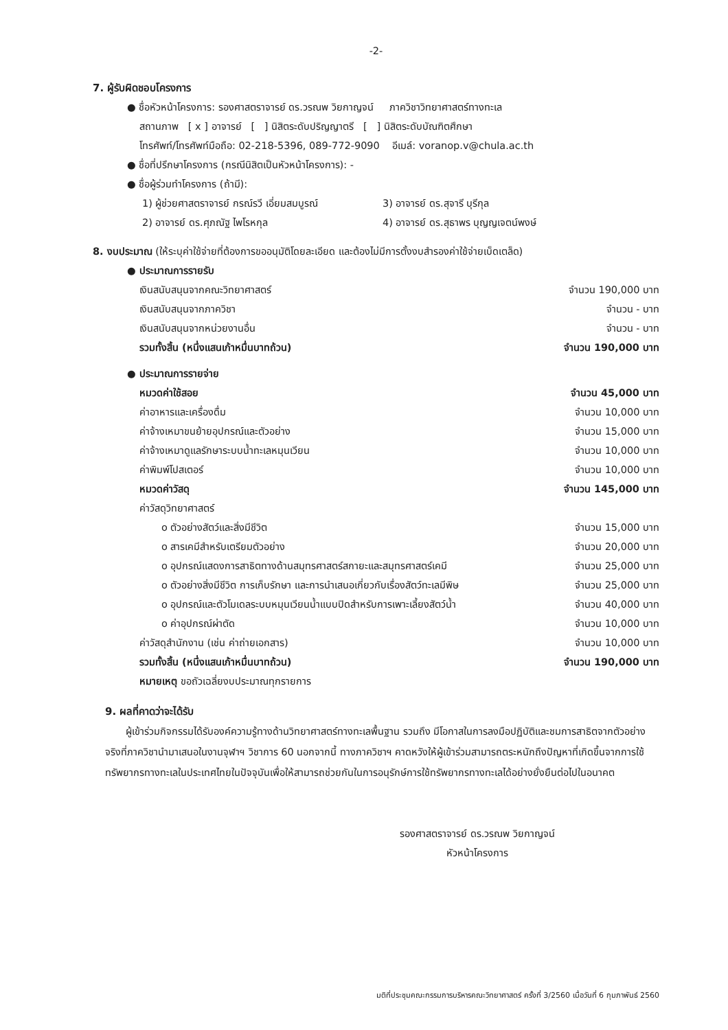-2-
7. ผู้รับผิดชอบโครงการ
● ชื่อหัวหน้าโครงการ: รองศาสตราจารย์ ดร.วรณพ วิยกาญจน์ ภาควิชาวิทยาศาสตร์ทางทะเล
สถานภาพ [ x ] อาจารย์ [ ] นิสิตระดับปริญญาตรี [ ] นิสิตระดับบัณฑิตศึกษา
โทรศัพท์/โทรศัพท์มือถือ: 02-218-5396, 089-772-9090 อีเมล์: voranop.v@chula.ac.th
● ชื่อที่ปรึกษาโครงการ (กรณีนิสิตเป็นหัวหน้าโครงการ): -
● ชื่อผู้ร่วมทำโครงการ (ถ้ามี):
| 1) ผู้ช่วยศาสตราจารย์ กรณ์รวี เอี่ยมสมบูรณ์ | 3) อาจารย์ ดร.สุจารี บุรีกุล |
| 2) อาจารย์ ดร.ศุภณัฐ ไพโรหกุล | 4) อาจารย์ ดร.สุธาพร บุญญเจตน์พงษ์ |
8. งบประมาณ (ให้ระบุค่าใช้จ่ายที่ต้องการขออนุมัติโดยละเอียด และต้องไม่มีการตั้งงบสำรองค่าใช้จ่ายเบ็ดเตล็ด)
| ● ประมาณการรายรับ | |
| เงินสนับสนุนจากคณะวิทยาศาสตร์ | จำนวน 190,000 บาท |
| เงินสนับสนุนจากภาควิชา | จำนวน - บาท |
| เงินสนับสนุนจากหน่วยงานอื่น | จำนวน - บาท |
| รวมทั้งสิ้น (หนึ่งแสนเก้าหมื่นบาทถ้วน) | จำนวน 190,000 บาท |
| ● ประมาณการรายจ่าย | |
| หมวดค่าใช้สอย | จำนวน 45,000 บาท |
| ค่าอาหารและเครื่องดื่ม | จำนวน 10,000 บาท |
| ค่าจ้างเหมาขนย้ายอุปกรณ์และตัวอย่าง | จำนวน 15,000 บาท |
| ค่าจ้างเหมาดูแลรักษาระบบน้ำทะเลหมุนเวียน | จำนวน 10,000 บาท |
| ค่าพิมพ์โปสเตอร์ | จำนวน 10,000 บาท |
| หมวดค่าวัสดุ | จำนวน 145,000 บาท |
| ค่าวัสดุวิทยาศาสตร์ | |
| o ตัวอย่างสัตว์และสิ่งมีชีวิต | จำนวน 15,000 บาท |
| o สารเคมีสำหรับเตรียมตัวอย่าง | จำนวน 20,000 บาท |
| o อุปกรณ์แสดงการสาธิตทางด้านสมุทรศาสตร์สกายะและสมุทรศาสตร์เคมี | จำนวน 25,000 บาท |
| o ตัวอย่างสิ่งมีชีวิต การเก็บรักษา และการนำเสนอเกี่ยวกับเรื่องสัตว์ทะเลมีพิษ | จำนวน 25,000 บาท |
| o อุปกรณ์และตัวโมเดลระบบหมุนเวียนน้ำแบบปิดสำหรับการเพาะเลี้ยงสัตว์น้ำ | จำนวน 40,000 บาท |
| o ค่าอุปกรณ์ผ่าตัด | จำนวน 10,000 บาท |
| ค่าวัสดุสำนักงาน (เช่น ค่าถ่ายเอกสาร) | จำนวน 10,000 บาท |
| รวมทั้งสิ้น (หนึ่งแสนเก้าหมื่นบาทถ้วน) | จำนวน 190,000 บาท |
| หมายเหตุ ขอถัวเฉลี่ยงบประมาณทุกรายการ | |
9. ผลที่คาดว่าจะได้รับ
ผู้เข้าร่วมกิจกรรมได้รับองค์ความรู้ทางด้านวิทยาศาสตร์ทางทะเลพื้นฐาน รวมถึง มีโอกาสในการลงมือปฏิบัติและชมการสาธิตจากตัวอย่างจริงที่ภาควิชานำมาเสนอในงานจุฬาฯ วิชาการ 60 นอกจากนี้ ทางภาควิชาฯ คาดหวังให้ผู้เข้าร่วมสามารถตระหนักถึงปัญหาที่เกิดขึ้นจากการใช้ทรัพยากรทางทะเลในประเทศไทยในปัจจุบันเพื่อให้สามารถช่วยกันในการอนุรักษ์การใช้ทรัพยากรทางทะเลได้อย่างยั่งยืนต่อไปในอนาคต
รองศาสตราจารย์ ดร.วรณพ วิยกาญจน์
หัวหน้าโครงการ
มติที่ประชุมคณะกรรมการบริหารคณะวิทยาศาสตร์ ครั้งที่ 3/2560 เมื่อวันที่ 6 กุมภาพันธ์ 2560